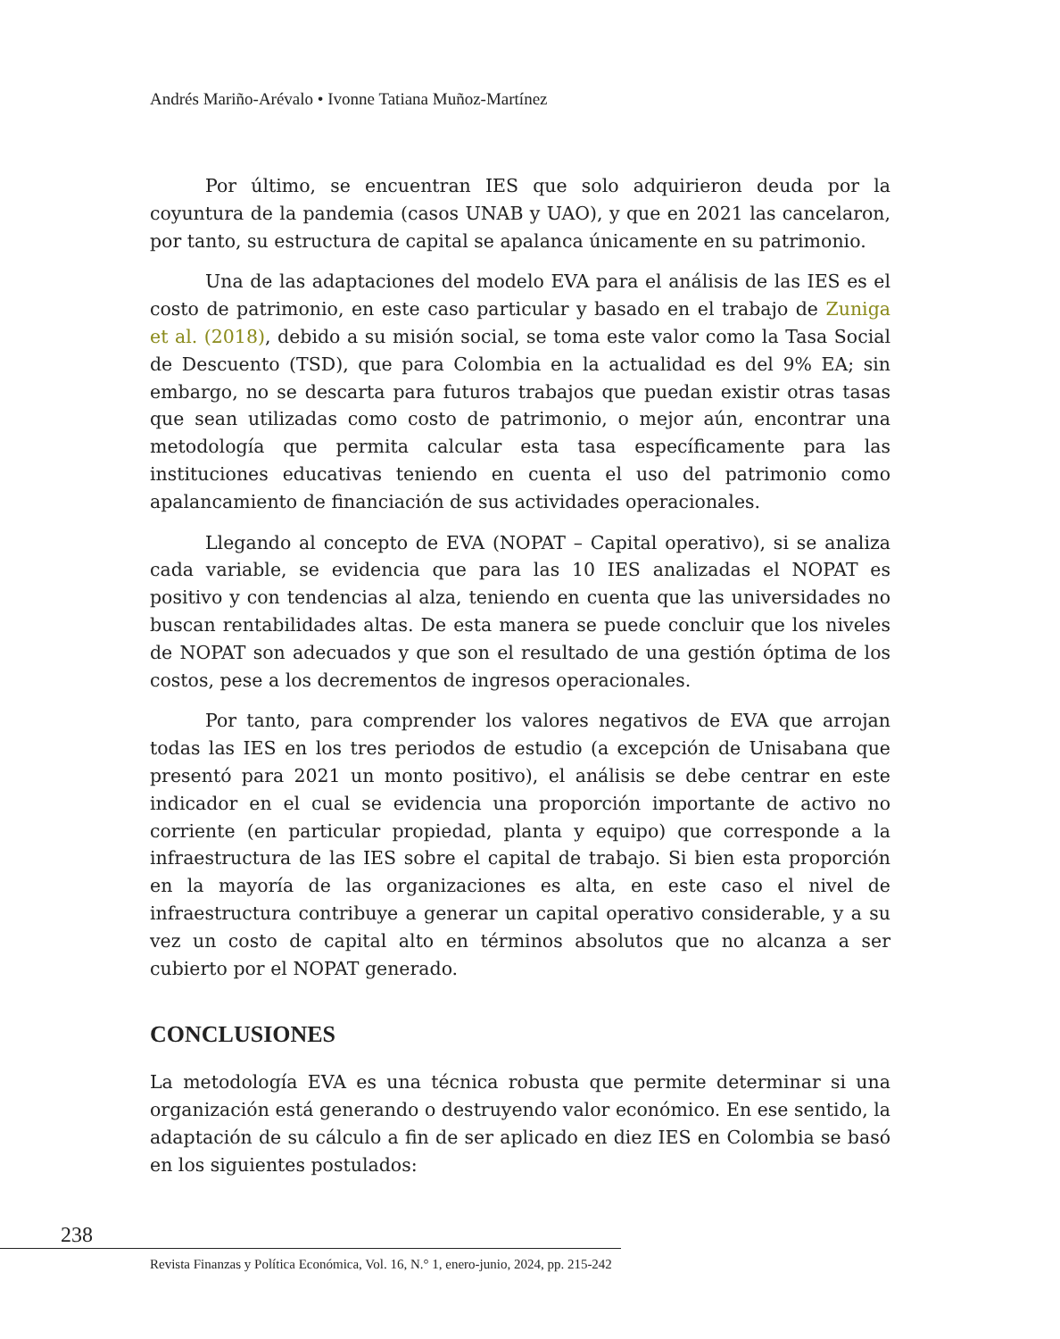Andrés Mariño-Arévalo • Ivonne Tatiana Muñoz-Martínez
Por último, se encuentran IES que solo adquirieron deuda por la coyuntura de la pandemia (casos UNAB y UAO), y que en 2021 las cancelaron, por tanto, su estructura de capital se apalanca únicamente en su patrimonio.
Una de las adaptaciones del modelo EVA para el análisis de las IES es el costo de patrimonio, en este caso particular y basado en el trabajo de Zuniga et al. (2018), debido a su misión social, se toma este valor como la Tasa Social de Descuento (TSD), que para Colombia en la actualidad es del 9% EA; sin embargo, no se descarta para futuros trabajos que puedan existir otras tasas que sean utilizadas como costo de patrimonio, o mejor aún, encontrar una metodología que permita calcular esta tasa específicamente para las instituciones educativas teniendo en cuenta el uso del patrimonio como apalancamiento de financiación de sus actividades operacionales.
Llegando al concepto de EVA (NOPAT – Capital operativo), si se analiza cada variable, se evidencia que para las 10 IES analizadas el NOPAT es positivo y con tendencias al alza, teniendo en cuenta que las universidades no buscan rentabilidades altas. De esta manera se puede concluir que los niveles de NOPAT son adecuados y que son el resultado de una gestión óptima de los costos, pese a los decrementos de ingresos operacionales.
Por tanto, para comprender los valores negativos de EVA que arrojan todas las IES en los tres periodos de estudio (a excepción de Unisabana que presentó para 2021 un monto positivo), el análisis se debe centrar en este indicador en el cual se evidencia una proporción importante de activo no corriente (en particular propiedad, planta y equipo) que corresponde a la infraestructura de las IES sobre el capital de trabajo. Si bien esta proporción en la mayoría de las organizaciones es alta, en este caso el nivel de infraestructura contribuye a generar un capital operativo considerable, y a su vez un costo de capital alto en términos absolutos que no alcanza a ser cubierto por el NOPAT generado.
CONCLUSIONES
La metodología EVA es una técnica robusta que permite determinar si una organización está generando o destruyendo valor económico. En ese sentido, la adaptación de su cálculo a fin de ser aplicado en diez IES en Colombia se basó en los siguientes postulados:
238
Revista Finanzas y Política Económica, Vol. 16, N.° 1, enero-junio, 2024, pp. 215-242